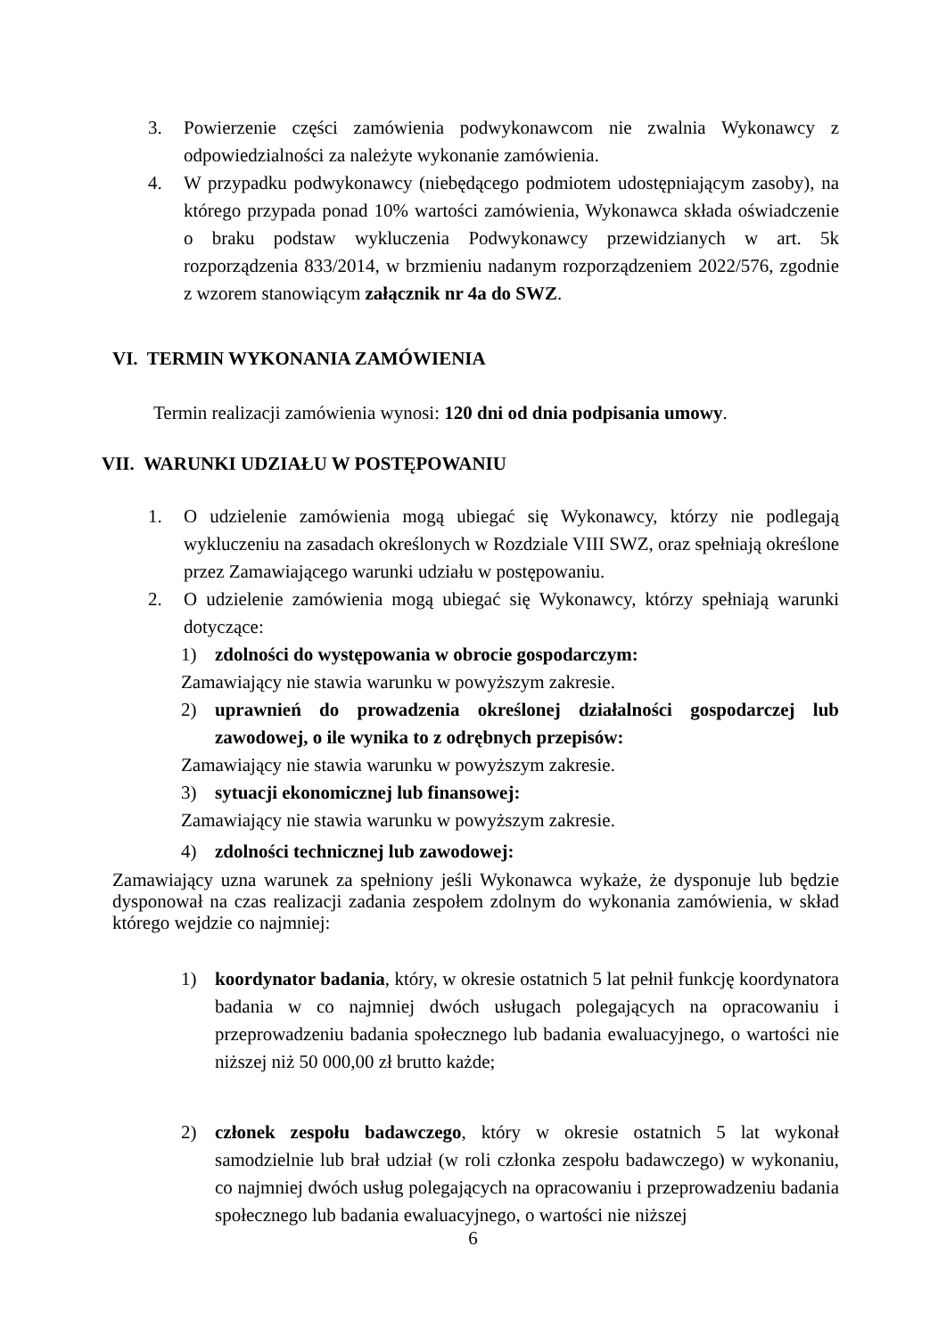3. Powierzenie części zamówienia podwykonawcom nie zwalnia Wykonawcy z odpowiedzialności za należyte wykonanie zamówienia.
4. W przypadku podwykonawcy (niebędącego podmiotem udostępniającym zasoby), na którego przypada ponad 10% wartości zamówienia, Wykonawca składa oświadczenie o braku podstaw wykluczenia Podwykonawcy przewidzianych w art. 5k rozporządzenia 833/2014, w brzmieniu nadanym rozporządzeniem 2022/576, zgodnie z wzorem stanowiącym załącznik nr 4a do SWZ.
VI. TERMIN WYKONANIA ZAMÓWIENIA
Termin realizacji zamówienia wynosi: 120 dni od dnia podpisania umowy.
VII. WARUNKI UDZIAŁU W POSTĘPOWANIU
1. O udzielenie zamówienia mogą ubiegać się Wykonawcy, którzy nie podlegają wykluczeniu na zasadach określonych w Rozdziale VIII SWZ, oraz spełniają określone przez Zamawiającego warunki udziału w postępowaniu.
2. O udzielenie zamówienia mogą ubiegać się Wykonawcy, którzy spełniają warunki dotyczące:
1) zdolności do występowania w obrocie gospodarczym:
Zamawiający nie stawia warunku w powyższym zakresie.
2) uprawnień do prowadzenia określonej działalności gospodarczej lub zawodowej, o ile wynika to z odrębnych przepisów:
Zamawiający nie stawia warunku w powyższym zakresie.
3) sytuacji ekonomicznej lub finansowej:
Zamawiający nie stawia warunku w powyższym zakresie.
4) zdolności technicznej lub zawodowej:
Zamawiający uzna warunek za spełniony jeśli Wykonawca wykaże, że dysponuje lub będzie dysponował na czas realizacji zadania zespołem zdolnym do wykonania zamówienia, w skład którego wejdzie co najmniej:
1) koordynator badania, który, w okresie ostatnich 5 lat pełnił funkcję koordynatora badania w co najmniej dwóch usługach polegających na opracowaniu i przeprowadzeniu badania społecznego lub badania ewaluacyjnego, o wartości nie niższej niż 50 000,00 zł brutto każde;
2) członek zespołu badawczego, który w okresie ostatnich 5 lat wykonał samodzielnie lub brał udział (w roli członka zespołu badawczego) w wykonaniu, co najmniej dwóch usług polegających na opracowaniu i przeprowadzeniu badania społecznego lub badania ewaluacyjnego, o wartości nie niższej
6